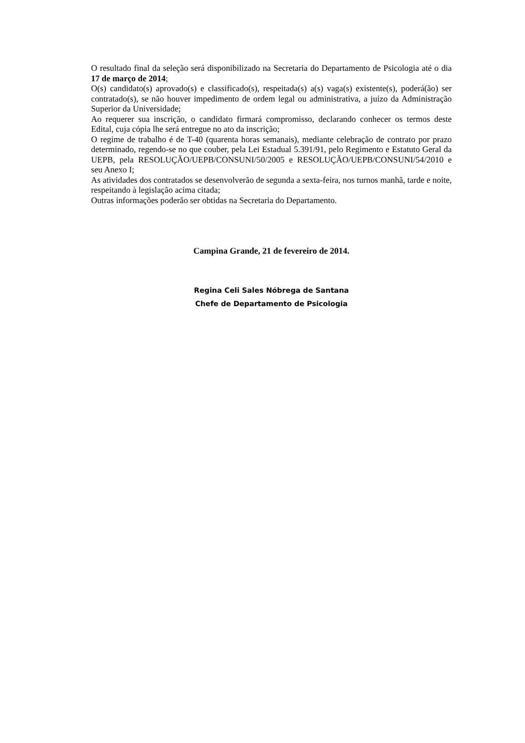O resultado final da seleção será disponibilizado na Secretaria do Departamento de Psicologia até o dia 17 de março de 2014;
O(s) candidato(s) aprovado(s) e classificado(s), respeitada(s) a(s) vaga(s) existente(s), poderá(ão) ser contratado(s), se não houver impedimento de ordem legal ou administrativa, a juízo da Administração Superior da Universidade;
Ao requerer sua inscrição, o candidato firmará compromisso, declarando conhecer os termos deste Edital, cuja cópia lhe será entregue no ato da inscrição;
O regime de trabalho é de T-40 (quarenta horas semanais), mediante celebração de contrato por prazo determinado, regendo-se no que couber, pela Lei Estadual 5.391/91, pelo Regimento e Estatuto Geral da UEPB, pela RESOLUÇÃO/UEPB/CONSUNI/50/2005 e RESOLUÇÃO/UEPB/CONSUNI/54/2010 e seu Anexo I;
As atividades dos contratados se desenvolverão de segunda a sexta-feira, nos turnos manhã, tarde e noite, respeitando à legislação acima citada;
Outras informações poderão ser obtidas na Secretaria do Departamento.
Campina Grande, 21 de fevereiro de 2014.
Regina Celi Sales Nóbrega de Santana
Chefe de Departamento de Psicologia